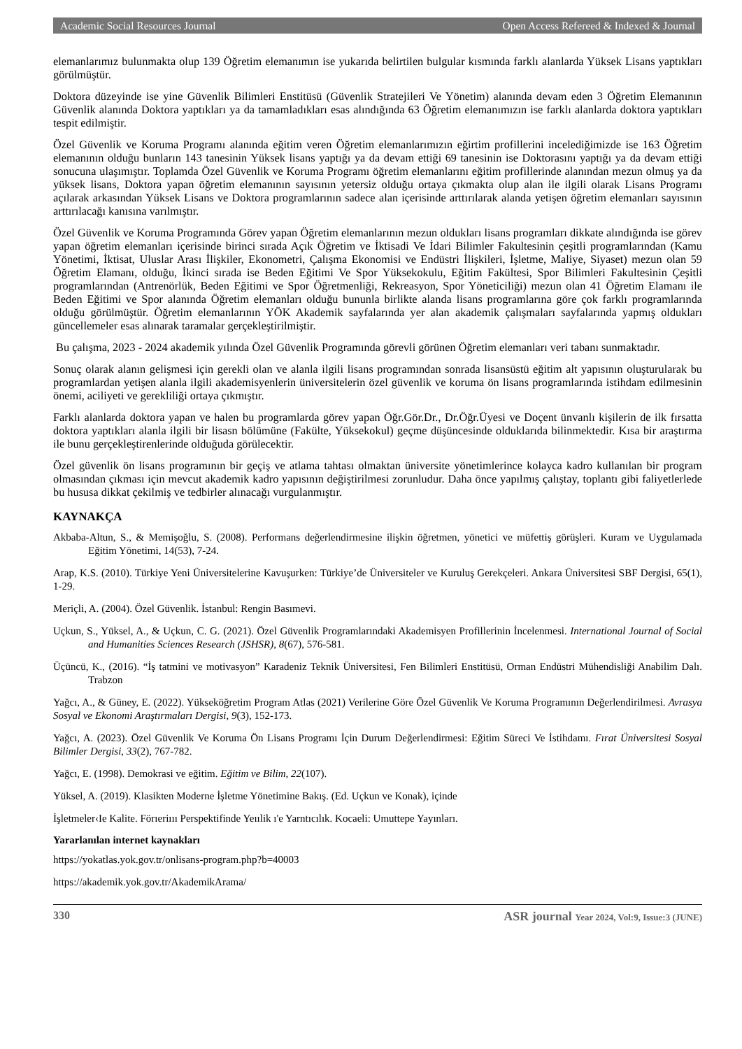Academic Social Resources Journal Open Access Refereed & Indexed & Journal
elemanlarımız bulunmakta olup 139 Öğretim elemanımın ise yukarıda belirtilen bulgular kısmında farklı alanlarda Yüksek Lisans yaptıkları görülmüştür.
Doktora düzeyinde ise yine Güvenlik Bilimleri Enstitüsü (Güvenlik Stratejileri Ve Yönetim) alanında devam eden 3 Öğretim Elemanının Güvenlik alanında Doktora yaptıkları ya da tamamladıkları esas alındığında 63 Öğretim elemanımızın ise farklı alanlarda doktora yaptıkları tespit edilmiştir.
Özel Güvenlik ve Koruma Programı alanında eğitim veren Öğretim elemanlarımızın eğirtim profillerini incelediğimizde ise 163 Öğretim elemanının olduğu bunların 143 tanesinin Yüksek lisans yaptığı ya da devam ettiği 69 tanesinin ise Doktorasını yaptığı ya da devam ettiği sonucuna ulaşımıştır. Toplamda Özel Güvenlik ve Koruma Programı öğretim elemanlarını eğitim profillerinde alanından mezun olmuş ya da yüksek lisans, Doktora yapan öğretim elemanının sayısının yetersiz olduğu ortaya çıkmakta olup alan ile ilgili olarak Lisans Programı açılarak arkasından Yüksek Lisans ve Doktora programlarının sadece alan içerisinde arttırılarak alanda yetişen öğretim elemanları sayısının arttırılacağı kanısına varılmıştır.
Özel Güvenlik ve Koruma Programında Görev yapan Öğretim elemanlarının mezun oldukları lisans programları dikkate alındığında ise görev yapan öğretim elemanları içerisinde birinci sırada Açık Öğretim ve İktisadi Ve İdari Bilimler Fakultesinin çeşitli programlarından (Kamu Yönetimi, İktisat, Uluslar Arası İlişkiler, Ekonometri, Çalışma Ekonomisi ve Endüstri İlişkileri, İşletme, Maliye, Siyaset) mezun olan 59 Öğretim Elamanı, olduğu, İkinci sırada ise Beden Eğitimi Ve Spor Yüksekokulu, Eğitim Fakültesi, Spor Bilimleri Fakultesinin Çeşitli programlarından (Antrenörlük, Beden Eğitimi ve Spor Öğretmenliği, Rekreasyon, Spor Yöneticiliği) mezun olan 41 Öğretim Elamanı ile Beden Eğitimi ve Spor alanında Öğretim elemanları olduğu bununla birlikte alanda lisans programlarına göre çok farklı programlarında olduğu görülmüştür. Öğretim elemanlarının YÖK Akademik sayfalarında yer alan akademik çalışmaları sayfalarında yapmış oldukları güncellemeler esas alınarak taramalar gerçekleştirilmiştir.
Bu çalışma, 2023 - 2024 akademik yılında Özel Güvenlik Programında görevli görünen Öğretim elemanları veri tabanı sunmaktadır.
Sonuç olarak alanın gelişmesi için gerekli olan ve alanla ilgili lisans programından sonrada lisansüstü eğitim alt yapısının oluşturularak bu programlardan yetişen alanla ilgili akademisyenlerin üniversitelerin özel güvenlik ve koruma ön lisans programlarında istihdam edilmesinin önemi, aciliyeti ve gerekliliği ortaya çıkmıştır.
Farklı alanlarda doktora yapan ve halen bu programlarda görev yapan Öğr.Gör.Dr., Dr.Öğr.Üyesi ve Doçent ünvanlı kişilerin de ilk fırsatta doktora yaptıkları alanla ilgili bir lisasn bölümüne (Fakülte, Yüksekokul) geçme düşüncesinde olduklarıda bilinmektedir. Kısa bir araştırma ile bunu gerçekleştirenlerinde olduğuda görülecektir.
Özel güvenlik ön lisans programının bir geçiş ve atlama tahtası olmaktan üniversite yönetimlerince kolayca kadro kullanılan bir program olmasından çıkması için mevcut akademik kadro yapısının değiştirilmesi zorunludur. Daha önce yapılmış çalıştay, toplantı gibi faliyetlerlede bu hususa dikkat çekilmiş ve tedbirler alınacağı vurgulanmıştır.
KAYNAKÇA
Akbaba-Altun, S., & Memişoğlu, S. (2008). Performans değerlendirmesine ilişkin öğretmen, yönetici ve müfettiş görüşleri. Kuram ve Uygulamada Eğitim Yönetimi, 14(53), 7-24.
Arap, K.S. (2010). Türkiye Yeni Üniversitelerine Kavuşurken: Türkiye’de Üniversiteler ve Kuruluş Gerekçeleri. Ankara Üniversitesi SBF Dergisi, 65(1), 1-29.
Meriçli, A. (2004). Özel Güvenlik. İstanbul: Rengin Basımevi.
Uçkun, S., Yüksel, A., & Uçkun, C. G. (2021). Özel Güvenlik Programlarındaki Akademisyen Profillerinin İncelenmesi. International Journal of Social and Humanities Sciences Research (JSHSR), 8(67), 576-581.
Üçüncü, K., (2016). “İş tatmini ve motivasyon” Karadeniz Teknik Üniversitesi, Fen Bilimleri Enstitüsü, Orman Endüstri Mühendisliği Anabilim Dalı. Trabzon
Yağcı, A., & Güney, E. (2022). Yükseköğretim Program Atlas (2021) Verilerine Göre Özel Güvenlik Ve Koruma Programının Değerlendirilmesi. Avrasya Sosyal ve Ekonomi Araştırmaları Dergisi, 9(3), 152-173.
Yağcı, A. (2023). Özel Güvenlik Ve Koruma Ön Lisans Programı İçin Durum Değerlendirmesi: Eğitim Süreci Ve İstihdamı. Fırat Üniversitesi Sosyal Bilimler Dergisi, 33(2), 767-782.
Yağcı, E. (1998). Demokrasi ve eğitim. Eğitim ve Bilim, 22(107).
Yüksel, A. (2019). Klasikten Moderne İşletme Yönetimine Bakış. (Ed. Uçkun ve Konak), içinde
İşletmeler‹Ie Kalite. Förıeriııı Perspektifinde Yeıılik ı'e Yarntıcılık. Kocaeli: Umuttepe Yayınları.
Yararlanılan internet kaynakları
https://yokatlas.yok.gov.tr/onlisans-program.php?b=40003
https://akademik.yok.gov.tr/AkademikArama/
330 ASR journal Year 2024, Vol:9, Issue:3 (JUNE)